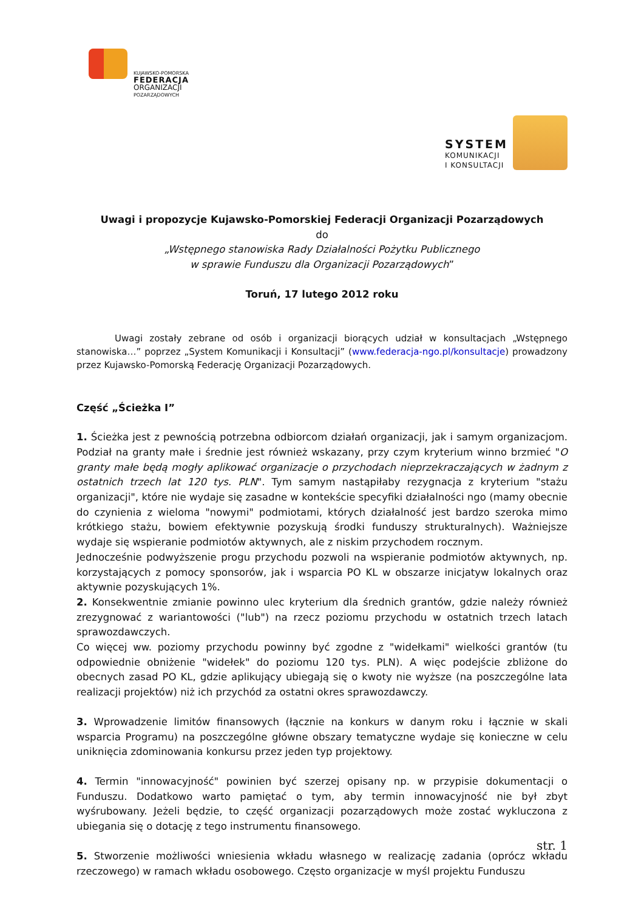KUJAWSKO-POMORSKA
FEDERACJA
ORGANIZACJI
POZARZĄDOWYCH
SYSTEM
KOMUNIKACJI
I KONSULTACJI
Uwagi i propozycje Kujawsko-Pomorskiej Federacji Organizacji Pozarządowych
do
„Wstępnego stanowiska Rady Działalności Pożytku Publicznego
w sprawie Funduszu dla Organizacji Pozarządowych”
Toruń, 17 lutego 2012 roku
Uwagi zostały zebrane od osób i organizacji biorących udział w konsultacjach „Wstępnego stanowiska…” poprzez „System Komunikacji i Konsultacji” (www.federacja-ngo.pl/konsultacje) prowadzony przez Kujawsko-Pomorską Federację Organizacji Pozarządowych.
Część „Ścieżka I”
1. Ścieżka jest z pewnością potrzebna odbiorcom działań organizacji, jak i samym organizacjom. Podział na granty małe i średnie jest również wskazany, przy czym kryterium winno brzmieć "O granty małe będą mogły aplikować organizacje o przychodach nieprzekraczających w żadnym z ostatnich trzech lat 120 tys. PLN". Tym samym nastąpiłaby rezygnacja z kryterium "stażu organizacji", które nie wydaje się zasadne w kontekście specyfiki działalności ngo (mamy obecnie do czynienia z wieloma "nowymi" podmiotami, których działalność jest bardzo szeroka mimo krótkiego stażu, bowiem efektywnie pozyskują środki funduszy strukturalnych). Ważniejsze wydaje się wspieranie podmiotów aktywnych, ale z niskim przychodem rocznym.
Jednocześnie podwyższenie progu przychodu pozwoli na wspieranie podmiotów aktywnych, np. korzystających z pomocy sponsorów, jak i wsparcia PO KL w obszarze inicjatyw lokalnych oraz aktywnie pozyskujących 1%.
2. Konsekwentnie zmianie powinno ulec kryterium dla średnich grantów, gdzie należy również zrezygnować z wariantowości ("lub") na rzecz poziomu przychodu w ostatnich trzech latach sprawozdawczych.
Co więcej ww. poziomy przychodu powinny być zgodne z "widełkami" wielkości grantów (tu odpowiednie obniżenie "widełek" do poziomu 120 tys. PLN). A więc podejście zbliżone do obecnych zasad PO KL, gdzie aplikujący ubiegają się o kwoty nie wyższe (na poszczególne lata realizacji projektów) niż ich przychód za ostatni okres sprawozdawczy.
3. Wprowadzenie limitów finansowych (łącznie na konkurs w danym roku i łącznie w skali wsparcia Programu) na poszczególne główne obszary tematyczne wydaje się konieczne w celu uniknięcia zdominowania konkursu przez jeden typ projektowy.
4. Termin "innowacyjność" powinien być szerzej opisany np. w przypisie dokumentacji o Funduszu. Dodatkowo warto pamiętać o tym, aby termin innowacyjność nie był zbyt wyśrubowany. Jeżeli będzie, to część organizacji pozarządowych może zostać wykluczona z ubiegania się o dotację z tego instrumentu finansowego.
5. Stworzenie możliwości wniesienia wkładu własnego w realizację zadania (oprócz wkładu rzeczowego) w ramach wkładu osobowego. Często organizacje w myśl projektu Funduszu
str. 1